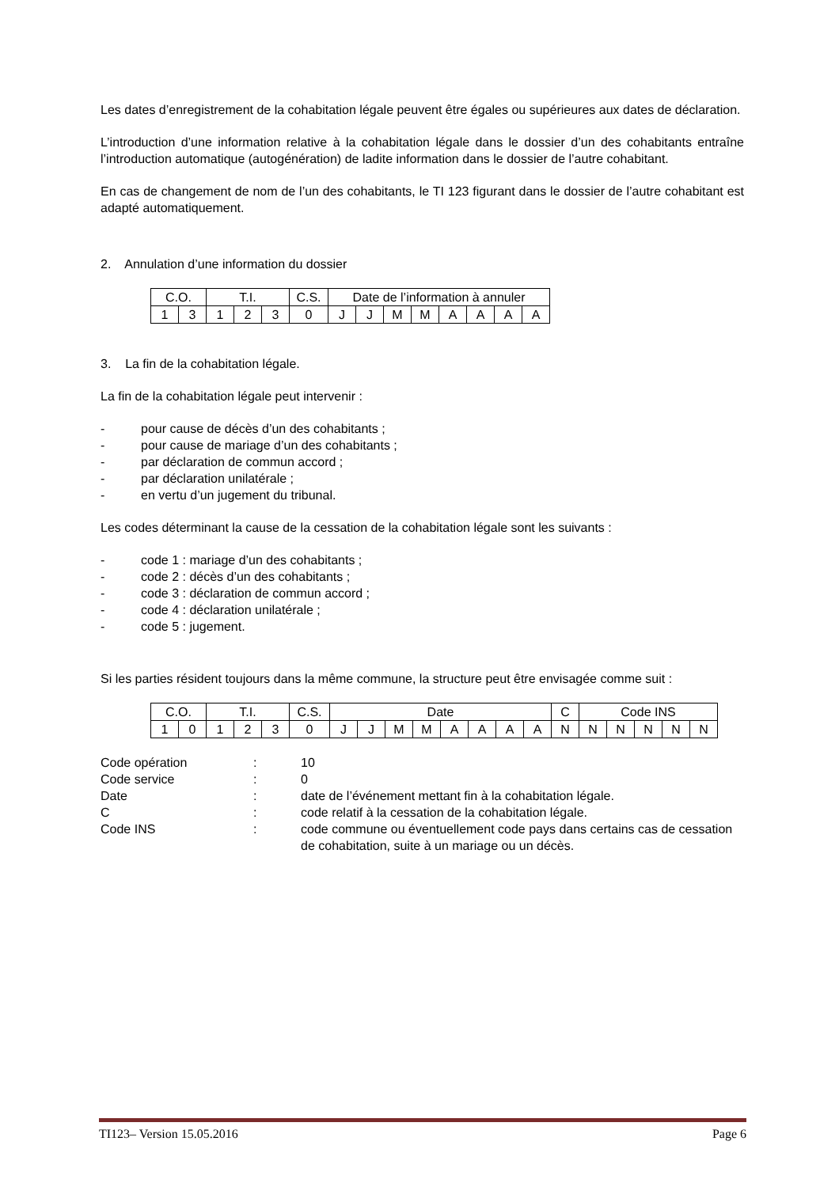Les dates d’enregistrement de la cohabitation légale peuvent être égales ou supérieures aux dates de déclaration.
L’introduction d’une information relative à la cohabitation légale dans le dossier d’un des cohabitants entraîne l’introduction automatique (autogénération) de ladite information dans le dossier de l’autre cohabitant.
En cas de changement de nom de l’un des cohabitants, le TI 123 figurant dans le dossier de l’autre cohabitant est adapté automatiquement.
2. Annulation d’une information du dossier
| C.O. | | T.I. | | | C.S. | Date de l’information à annuler | | | | | | | |
| 1 | 3 | 1 | 2 | 3 | 0 | J | J | M | M | A | A | A | A |
3. La fin de la cohabitation légale.
La fin de la cohabitation légale peut intervenir :
- pour cause de décès d’un des cohabitants ;
- pour cause de mariage d’un des cohabitants ;
- par déclaration de commun accord ;
- par déclaration unilatérale ;
- en vertu d’un jugement du tribunal.
Les codes déterminant la cause de la cessation de la cohabitation légale sont les suivants :
- code 1 : mariage d’un des cohabitants ;
- code 2 : décès d’un des cohabitants ;
- code 3 : déclaration de commun accord ;
- code 4 : déclaration unilatérale ;
- code 5 : jugement.
Si les parties résident toujours dans la même commune, la structure peut être envisagée comme suit :
| C.O. | | T.I. | | | C.S. | Date | | | | | | | | C | Code INS | | | | |
| 1 | 0 | 1 | 2 | 3 | 0 | J | J | M | M | A | A | A | A | N | N | N | N | N | N |
Code opération: 10 Code service: 0 Date: date de l’événement mettant fin à la cohabitation légale. C: code relatif à la cessation de la cohabitation légale. Code INS: code commune ou éventuellement code pays dans certains cas de cessation de cohabitation, suite à un mariage ou un décès.
TI123– Version 15.05.2016 Page 6